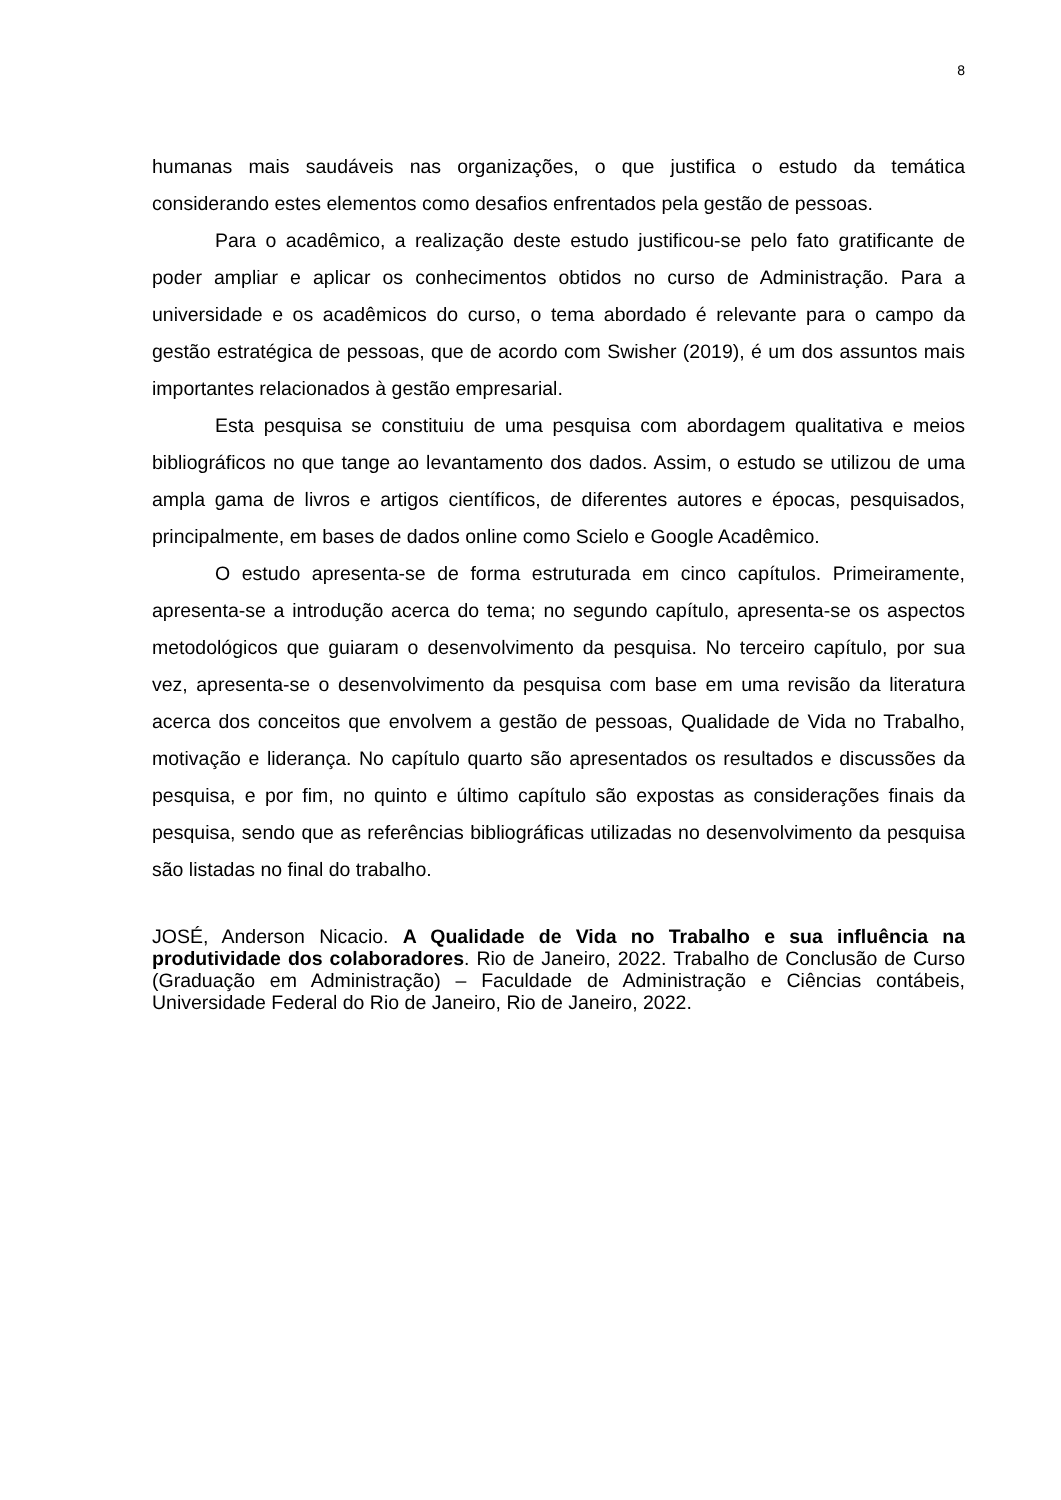8
humanas mais saudáveis nas organizações, o que justifica o estudo da temática considerando estes elementos como desafios enfrentados pela gestão de pessoas.
Para o acadêmico, a realização deste estudo justificou-se pelo fato gratificante de poder ampliar e aplicar os conhecimentos obtidos no curso de Administração. Para a universidade e os acadêmicos do curso, o tema abordado é relevante para o campo da gestão estratégica de pessoas, que de acordo com Swisher (2019), é um dos assuntos mais importantes relacionados à gestão empresarial.
Esta pesquisa se constituiu de uma pesquisa com abordagem qualitativa e meios bibliográficos no que tange ao levantamento dos dados. Assim, o estudo se utilizou de uma ampla gama de livros e artigos científicos, de diferentes autores e épocas, pesquisados, principalmente, em bases de dados online como Scielo e Google Acadêmico.
O estudo apresenta-se de forma estruturada em cinco capítulos. Primeiramente, apresenta-se a introdução acerca do tema; no segundo capítulo, apresenta-se os aspectos metodológicos que guiaram o desenvolvimento da pesquisa. No terceiro capítulo, por sua vez, apresenta-se o desenvolvimento da pesquisa com base em uma revisão da literatura acerca dos conceitos que envolvem a gestão de pessoas, Qualidade de Vida no Trabalho, motivação e liderança. No capítulo quarto são apresentados os resultados e discussões da pesquisa, e por fim, no quinto e último capítulo são expostas as considerações finais da pesquisa, sendo que as referências bibliográficas utilizadas no desenvolvimento da pesquisa são listadas no final do trabalho.
JOSÉ, Anderson Nicacio. A Qualidade de Vida no Trabalho e sua influência na produtividade dos colaboradores. Rio de Janeiro, 2022. Trabalho de Conclusão de Curso (Graduação em Administração) – Faculdade de Administração e Ciências contábeis, Universidade Federal do Rio de Janeiro, Rio de Janeiro, 2022.